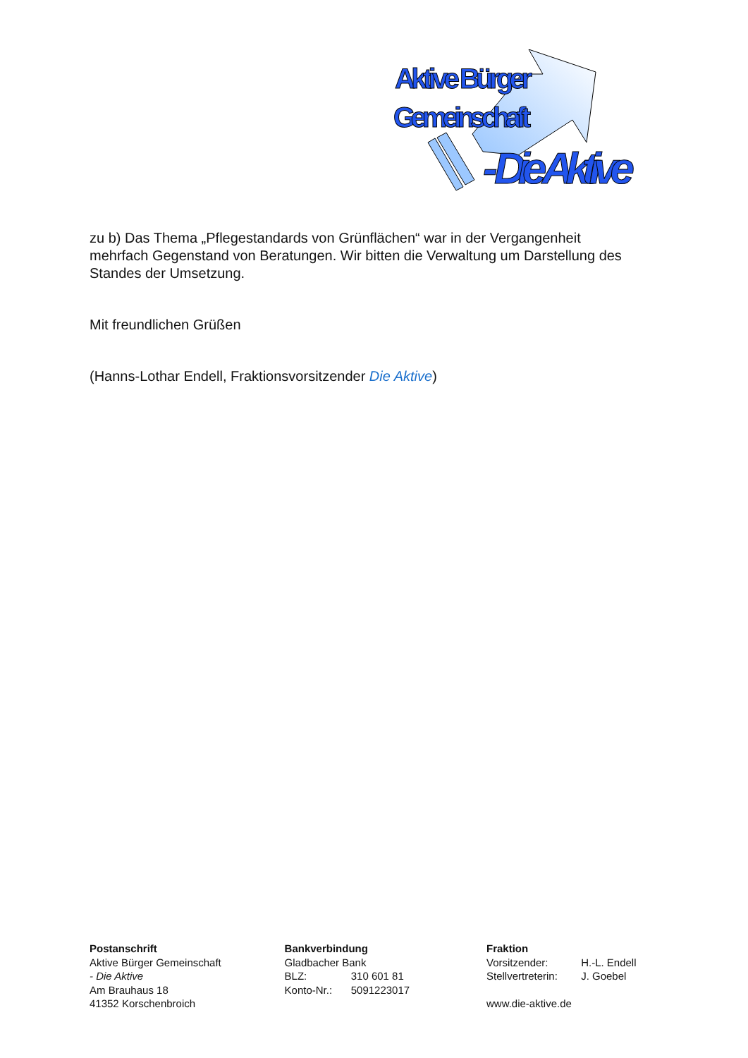Aktive Bürger
Gemeinschaft
- Die Aktive
zu b) Das Thema „Pflegestandards von Grünflächen“ war in der Vergangenheit mehrfach Gegenstand von Beratungen. Wir bitten die Verwaltung um Darstellung des Standes der Umsetzung.
Mit freundlichen Grüßen
(Hanns-Lothar Endell, Fraktionsvorsitzender Die Aktive)
Postanschrift
Aktive Bürger Gemeinschaft
- Die Aktive
Am Brauhaus 18
41352 Korschenbroich
Bankverbindung
Gladbacher Bank
BLZ: 310 601 81
Konto-Nr.: 5091223017
Fraktion
Vorsitzender: H.-L. Endell
Stellvertreterin: J. Goebel
www.die-aktive.de